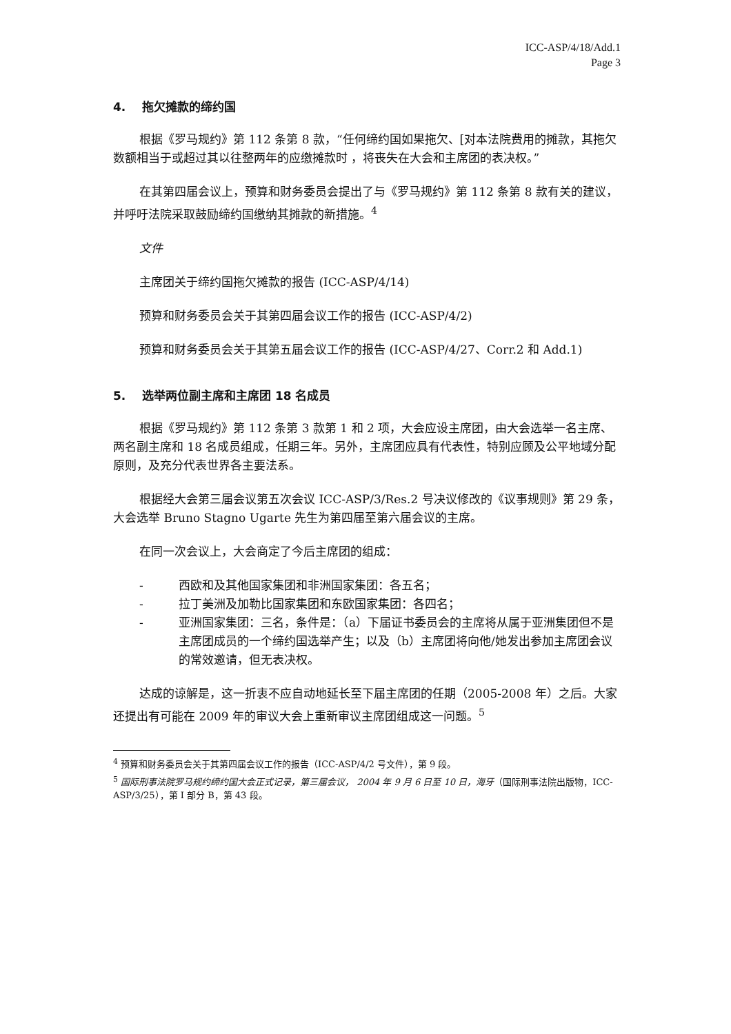ICC-ASP/4/18/Add.1
Page 3
4. 拖欠摊款的缔约国
根据《罗马规约》第 112 条第 8 款，“任何缔约国如果拖欠、[对本法院费用的摊款，其拖欠数额相当于或超过其以往整两年的应缴摊款时 ，将丧失在大会和主席团的表决权。”
在其第四届会议上，预算和财务委员会提出了与《罗马规约》第 112 条第 8 款有关的建议，并呼吁法院采取鼓励缔约国缴纳其摊款的新措施。<sup>4</sup>
文件
主席团关于缔约国拖欠摊款的报告 (ICC-ASP/4/14)
预算和财务委员会关于其第四届会议工作的报告 (ICC-ASP/4/2)
预算和财务委员会关于其第五届会议工作的报告 (ICC-ASP/4/27、Corr.2 和 Add.1)
5. 选举两位副主席和主席团 18 名成员
根据《罗马规约》第 112 条第 3 款第 1 和 2 项，大会应设主席团，由大会选举一名主席、两名副主席和 18 名成员组成，任期三年。另外，主席团应具有代表性，特别应顾及公平地域分配原则，及充分代表世界各主要法系。
根据经大会第三届会议第五次会议 ICC-ASP/3/Res.2 号决议修改的《议事规则》第 29 条，大会选举 Bruno Stagno Ugarte 先生为第四届至第六届会议的主席。
在同一次会议上，大会商定了今后主席团的组成：
- 西欧和及其他国家集团和非洲国家集团：各五名；
- 拉丁美洲及加勒比国家集团和东欧国家集团：各四名；
- 亚洲国家集团：三名，条件是：（a）下届证书委员会的主席将从属于亚洲集团但不是主席团成员的一个缔约国选举产生；以及（b）主席团将向他/她发出参加主席团会议的常效邀请，但无表决权。
达成的谅解是，这一折衷不应自动地延长至下届主席团的任期（2005-2008 年）之后。大家还提出有可能在 2009 年的审议大会上重新审议主席团组成这一问题。<sup>5</sup>
<sup>4</sup> 预算和财务委员会关于其第四届会议工作的报告（ICC-ASP/4/2 号文件），第 9 段。
<sup>5</sup> 国际刑事法院罗马规约缔约国大会正式记录，第三届会议， 2004 年 9 月 6 日至 10 日，海牙（国际刑事法院出版物，ICC-ASP/3/25），第 I 部分 B，第 43 段。